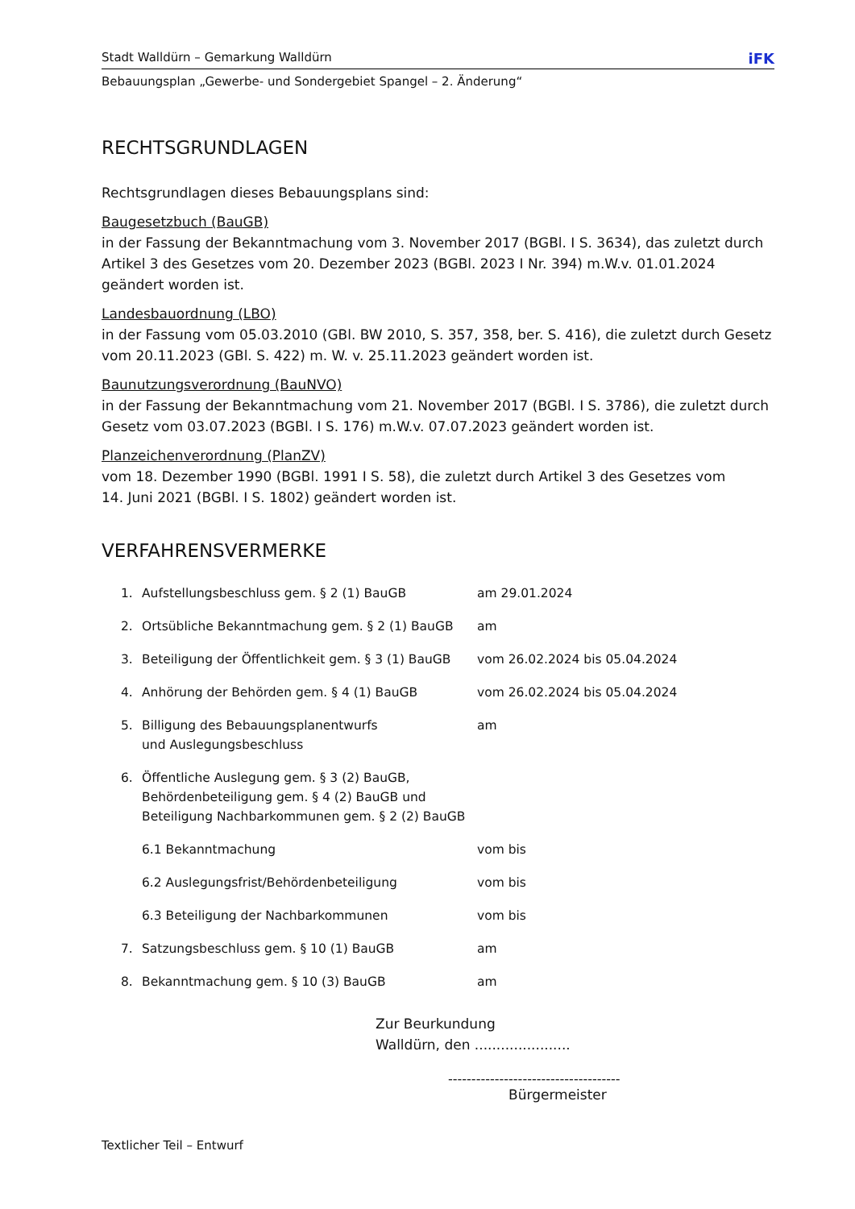Stadt Walldürn – Gemarkung Walldürn iFK
Bebauungsplan „Gewerbe- und Sondergebiet Spangel – 2. Änderung“
RECHTSGRUNDLAGEN
Rechtsgrundlagen dieses Bebauungsplans sind:
Baugesetzbuch (BauGB)
in der Fassung der Bekanntmachung vom 3. November 2017 (BGBl. I S. 3634), das zuletzt durch Artikel 3 des Gesetzes vom 20. Dezember 2023 (BGBl. 2023 I Nr. 394) m.W.v. 01.01.2024 geändert worden ist.
Landesbauordnung (LBO)
in der Fassung vom 05.03.2010 (GBl. BW 2010, S. 357, 358, ber. S. 416), die zuletzt durch Gesetz vom 20.11.2023 (GBl. S. 422) m. W. v. 25.11.2023 geändert worden ist.
Baunutzungsverordnung (BauNVO)
in der Fassung der Bekanntmachung vom 21. November 2017 (BGBl. I S. 3786), die zuletzt durch Gesetz vom 03.07.2023 (BGBl. I S. 176) m.W.v. 07.07.2023 geändert worden ist.
Planzeichenverordnung (PlanZV)
vom 18. Dezember 1990 (BGBl. 1991 I S. 58), die zuletzt durch Artikel 3 des Gesetzes vom
14. Juni 2021 (BGBl. I S. 1802) geändert worden ist.
VERFAHRENSVERMERKE
| 1. | Aufstellungsbeschluss gem. § 2 (1) BauGB | am 29.01.2024 |
| 2. | Ortsübliche Bekanntmachung gem. § 2 (1) BauGB | am |
| 3. | Beteiligung der Öffentlichkeit gem. § 3 (1) BauGB | vom 26.02.2024 bis 05.04.2024 |
| 4. | Anhörung der Behörden gem. § 4 (1) BauGB | vom 26.02.2024 bis 05.04.2024 |
| 5. | Billigung des Bebauungsplanentwurfs und Auslegungsbeschluss | am |
| 6. | Öffentliche Auslegung gem. § 3 (2) BauGB, Behördenbeteiligung gem. § 4 (2) BauGB und Beteiligung Nachbarkommunen gem. § 2 (2) BauGB | |
| | 6.1 Bekanntmachung | vom bis |
| | 6.2 Auslegungsfrist/Behördenbeteiligung | vom bis |
| | 6.3 Beteiligung der Nachbarkommunen | vom bis |
| 7. | Satzungsbeschluss gem. § 10 (1) BauGB | am |
| 8. | Bekanntmachung gem. § 10 (3) BauGB | am |
Zur Beurkundung
Walldürn, den ......................
-------------------------------------
Bürgermeister
Textlicher Teil – Entwurf